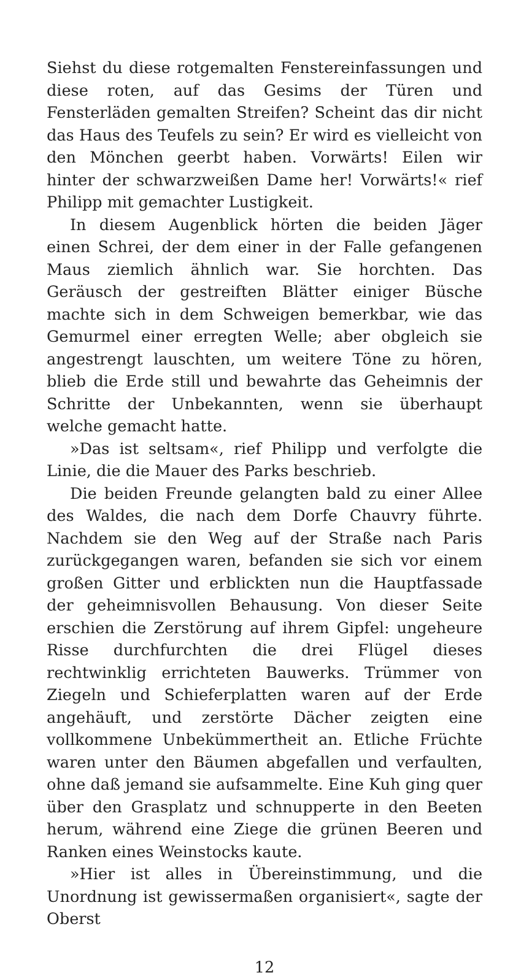Siehst du diese rotgemalten Fenstereinfassungen und diese roten, auf das Gesims der Türen und Fensterläden gemalten Streifen? Scheint das dir nicht das Haus des Teufels zu sein? Er wird es vielleicht von den Mönchen geerbt haben. Vorwärts! Eilen wir hinter der schwarzweißen Dame her! Vorwärts!« rief Philipp mit gemachter Lustigkeit.
In diesem Augenblick hörten die beiden Jäger einen Schrei, der dem einer in der Falle gefangenen Maus ziemlich ähnlich war. Sie horchten. Das Geräusch der gestreiften Blätter einiger Büsche machte sich in dem Schweigen bemerkbar, wie das Gemurmel einer erregten Welle; aber obgleich sie angestrengt lauschten, um weitere Töne zu hören, blieb die Erde still und bewahrte das Geheimnis der Schritte der Unbekannten, wenn sie überhaupt welche gemacht hatte.
»Das ist seltsam«, rief Philipp und verfolgte die Linie, die die Mauer des Parks beschrieb.
Die beiden Freunde gelangten bald zu einer Allee des Waldes, die nach dem Dorfe Chauvry führte. Nachdem sie den Weg auf der Straße nach Paris zurückgegangen waren, befanden sie sich vor einem großen Gitter und erblickten nun die Hauptfassade der geheimnisvollen Behausung. Von dieser Seite erschien die Zerstörung auf ihrem Gipfel: ungeheure Risse durchfurchten die drei Flügel dieses rechtwinklig errichteten Bauwerks. Trümmer von Ziegeln und Schieferplatten waren auf der Erde angehäuft, und zerstörte Dächer zeigten eine vollkommene Unbekümmertheit an. Etliche Früchte waren unter den Bäumen abgefallen und verfaulten, ohne daß jemand sie aufsammelte. Eine Kuh ging quer über den Grasplatz und schnupperte in den Beeten herum, während eine Ziege die grünen Beeren und Ranken eines Weinstocks kaute.
»Hier ist alles in Übereinstimmung, und die Unordnung ist gewissermaßen organisiert«, sagte der Oberst
12